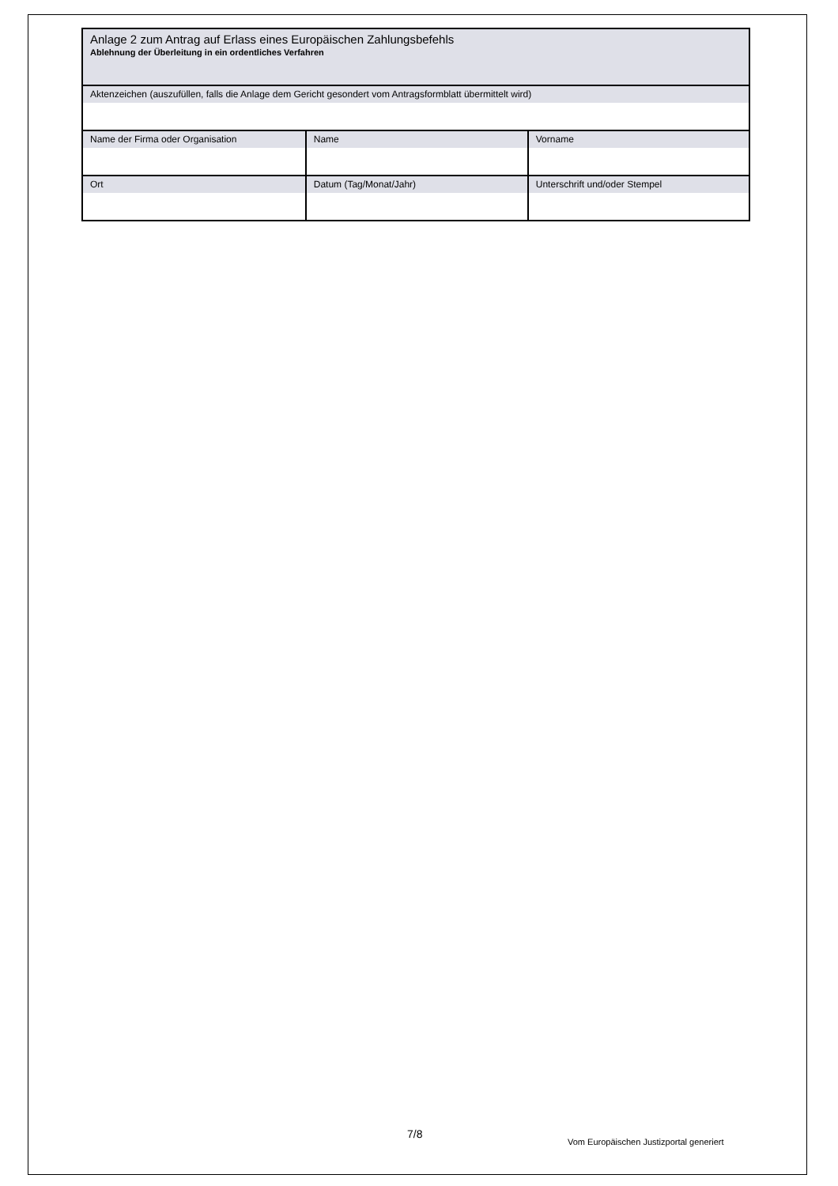| Anlage 2 zum Antrag auf Erlass eines Europäischen Zahlungsbefehls Ablehnung der Überleitung in ein ordentliches Verfahren | | |
| Aktenzeichen (auszufüllen, falls die Anlage dem Gericht gesondert vom Antragsformblatt übermittelt wird) | | |
| Name der Firma oder Organisation | Name | Vorname |
| Ort | Datum (Tag/Monat/Jahr) | Unterschrift und/oder Stempel |
7/8
Vom Europäischen Justizportal generiert